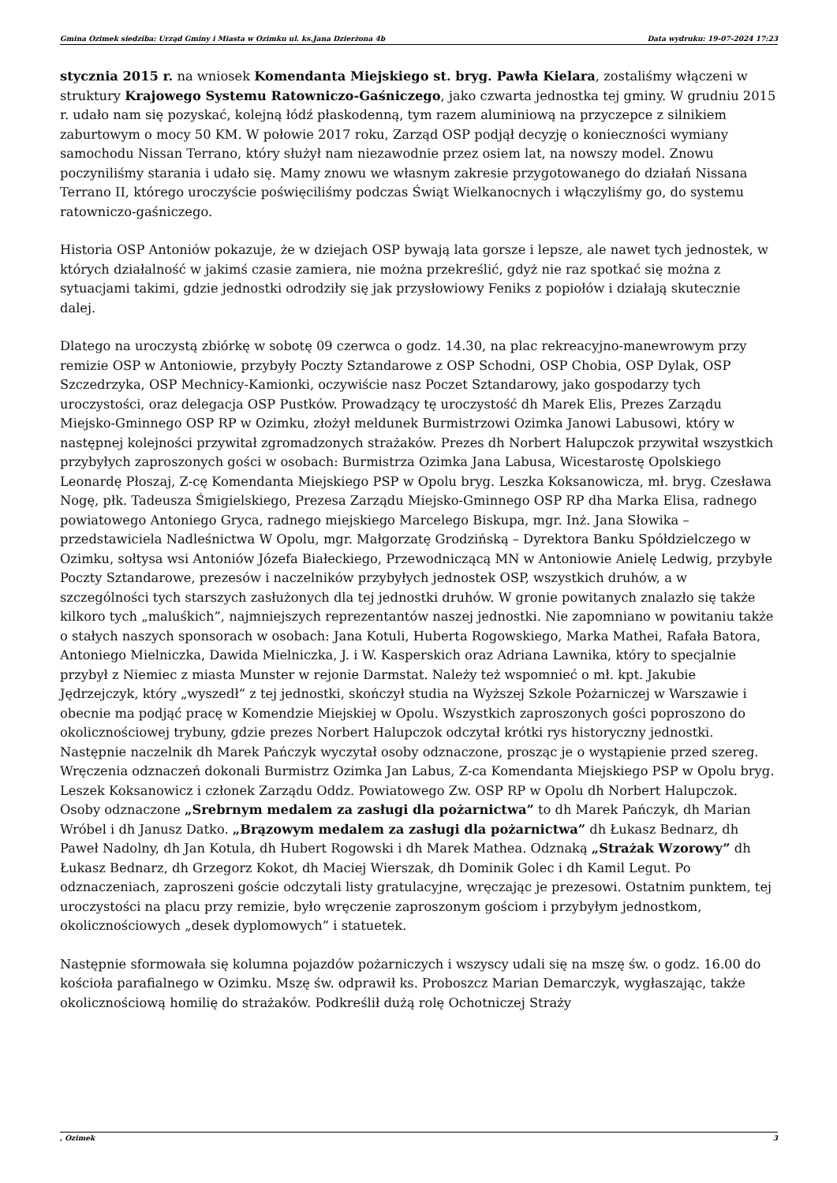Gmina Ozimek siedziba: Urząd Gminy i Miasta w Ozimku ul. ks.Jana Dzierżona 4b Data wydruku: 19-07-2024 17:23
stycznia 2015 r. na wniosek Komendanta Miejskiego st. bryg. Pawła Kielara, zostaliśmy włączeni w struktury Krajowego Systemu Ratowniczo-Gaśniczego, jako czwarta jednostka tej gminy. W grudniu 2015 r. udało nam się pozyskać, kolejną łódź płaskodenną, tym razem aluminiową na przyczepce z silnikiem zaburtowym o mocy 50 KM. W połowie 2017 roku, Zarząd OSP podjął decyzję o konieczności wymiany samochodu Nissan Terrano, który służył nam niezawodnie przez osiem lat, na nowszy model. Znowu poczyniliśmy starania i udało się. Mamy znowu we własnym zakresie przygotowanego do działań Nissana Terrano II, którego uroczyście poświęciliśmy podczas Świąt Wielkanocnych i włączyliśmy go, do systemu ratowniczo-gaśniczego.
Historia OSP Antoniów pokazuje, że w dziejach OSP bywają lata gorsze i lepsze, ale nawet tych jednostek, w których działalność w jakimś czasie zamiera, nie można przekreślić, gdyż nie raz spotkać się można z sytuacjami takimi, gdzie jednostki odrodziły się jak przysłowiowy Feniks z popiołów i działają skutecznie dalej.
Dlatego na uroczystą zbiórkę w sobotę 09 czerwca o godz. 14.30, na plac rekreacyjno-manewrowym przy remizie OSP w Antoniowie, przybyły Poczty Sztandarowe z OSP Schodni, OSP Chobia, OSP Dylak, OSP Szczedrzyka, OSP Mechnicy-Kamionki, oczywiście nasz Poczet Sztandarowy, jako gospodarzy tych uroczystości, oraz delegacja OSP Pustków. Prowadzący tę uroczystość dh Marek Elis, Prezes Zarządu Miejsko-Gminnego OSP RP w Ozimku, złożył meldunek Burmistrzowi Ozimka Janowi Labusowi, który w następnej kolejności przywitał zgromadzonych strażaków. Prezes dh Norbert Halupczok przywitał wszystkich przybyłych zaproszonych gości w osobach: Burmistrza Ozimka Jana Labusa, Wicestarostę Opolskiego Leonardę Płoszaj, Z-cę Komendanta Miejskiego PSP w Opolu bryg. Leszka Koksanowicza, mł. bryg. Czesława Nogę, płk. Tadeusza Śmigielskiego, Prezesa Zarządu Miejsko-Gminnego OSP RP dha Marka Elisa, radnego powiatowego Antoniego Gryca, radnego miejskiego Marcelego Biskupa, mgr. Inż. Jana Słowika – przedstawiciela Nadleśnictwa W Opolu, mgr. Małgorzatę Grodzińską – Dyrektora Banku Spółdzielczego w Ozimku, sołtysa wsi Antoniów Józefa Białeckiego, Przewodniczącą MN w Antoniowie Anielę Ledwig, przybyłe Poczty Sztandarowe, prezesów i naczelników przybyłych jednostek OSP, wszystkich druhów, a w szczególności tych starszych zasłużonych dla tej jednostki druhów. W gronie powitanych znalazło się także kilkoro tych „maluśkich”, najmniejszych reprezentantów naszej jednostki. Nie zapomniano w powitaniu także o stałych naszych sponsorach w osobach: Jana Kotuli, Huberta Rogowskiego, Marka Mathei, Rafała Batora, Antoniego Mielniczka, Dawida Mielniczka, J. i W. Kasperskich oraz Adriana Lawnika, który to specjalnie przybył z Niemiec z miasta Munster w rejonie Darmstat. Należy też wspomnieć o mł. kpt. Jakubie Jędrzejczyk, który „wyszedł” z tej jednostki, skończył studia na Wyższej Szkole Pożarniczej w Warszawie i obecnie ma podjąć pracę w Komendzie Miejskiej w Opolu. Wszystkich zaproszonych gości poproszono do okolicznościowej trybuny, gdzie prezes Norbert Halupczok odczytał krótki rys historyczny jednostki. Następnie naczelnik dh Marek Pańczyk wyczytał osoby odznaczone, prosząc je o wystąpienie przed szereg. Wręczenia odznaczeń dokonali Burmistrz Ozimka Jan Labus, Z-ca Komendanta Miejskiego PSP w Opolu bryg. Leszek Koksanowicz i członek Zarządu Oddz. Powiatowego Zw. OSP RP w Opolu dh Norbert Halupczok. Osoby odznaczone „Srebrnym medalem za zasługi dla pożarnictwa” to dh Marek Pańczyk, dh Marian Wróbel i dh Janusz Datko. „Brązowym medalem za zasługi dla pożarnictwa” dh Łukasz Bednarz, dh Paweł Nadolny, dh Jan Kotula, dh Hubert Rogowski i dh Marek Mathea. Odznaką „Strażak Wzorowy” dh Łukasz Bednarz, dh Grzegorz Kokot, dh Maciej Wierszak, dh Dominik Golec i dh Kamil Legut. Po odznaczeniach, zaproszeni goście odczytali listy gratulacyjne, wręczając je prezesowi. Ostatnim punktem, tej uroczystości na placu przy remizie, było wręczenie zaproszonym gościom i przybyłym jednostkom, okolicznościowych „desek dyplomowych” i statuetek.
Następnie sformowała się kolumna pojazdów pożarniczych i wszyscy udali się na mszę św. o godz. 16.00 do kościoła parafialnego w Ozimku. Mszę św. odprawił ks. Proboszcz Marian Demarczyk, wygłaszając, także okolicznościową homilię do strażaków. Podkreślił dużą rolę Ochotniczej Straży
, Ozimek 3